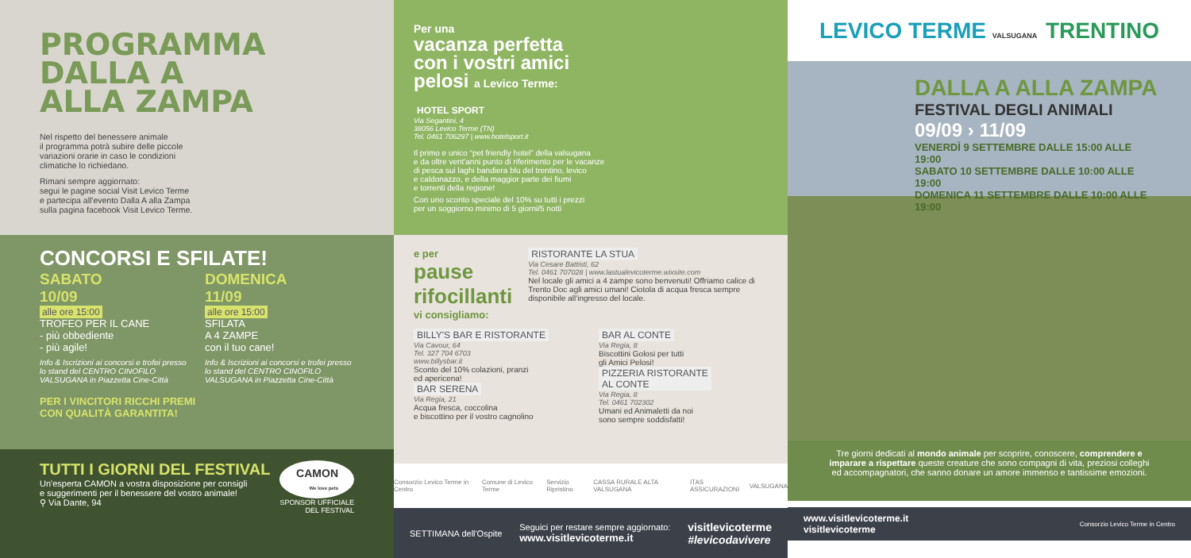PROGRAMMA
DALLA A
ALLA ZAMPA
Nel rispetto del benessere animale
il programma potrà subire delle piccole
variazioni orarie in caso le condizioni
climatiche lo richiedano.
Rimani sempre aggiornato:
segui le pagine social Visit Levico Terme
e partecipa all'evento Dalla A alla Zampa
sulla pagina facebook Visit Levico Terme.
CONCORSI E SFILATE!
SABATO
10/09
alle ore 15:00
TROFEO PER IL CANE
- più obbediente
- più agile!
Info & Iscrizioni ai concorsi e trofei presso lo stand del CENTRO CINOFILO VALSUGANA in Piazzetta Cine-Città
DOMENICA
11/09
alle ore 15:00
SFILATA
A 4 ZAMPE
con il tuo cane!
Info & Iscrizioni ai concorsi e trofei presso lo stand del CENTRO CINOFILO VALSUGANA in Piazzetta Cine-Città
PER I VINCITORI RICCHI PREMI
CON QUALITÀ GARANTITA!
TUTTI I GIORNI DEL FESTIVAL
Un'esperta CAMON a vostra disposizione per consigli
e suggerimenti per il benessere del vostro animale!
⚲ Via Dante, 94
CAMON
We love pets
SPONSOR UFFICIALE
DEL FESTIVAL
Per una
vacanza perfetta
con i vostri amici
pelosi a Levico Terme:
HOTEL SPORT
Via Segantini, 4
38056 Levico Terme (TN)
Tel. 0461 706297 | www.hotelsport.it
Il primo e unico “pet friendly hotel” della valsugana
e da oltre vent'anni punto di riferimento per le vacanze
di pesca sui laghi bandiera blu del trentino, levico
e caldonazzo, e della maggior parte dei fiumi
e torrenti della regione!
Con uno sconto speciale del 10% su tutti i prezzi
per un soggiorno minimo di 5 giorni/5 notti
e per
pause
rifocillanti
vi consigliamo:
RISTORANTE LA STUA
Via Cesare Battisti, 62
Tel. 0461 707028 | www.lastualevicoterme.wixsite.com
Nel locale gli amici a 4 zampe sono benvenuti! Offriamo calice di Trento Doc agli amici umani! Ciotola di acqua fresca sempre disponibile all'ingresso del locale.
BILLY'S BAR E RISTORANTE
Via Cavour, 64
Tel. 327 704 6703
www.billysbar.it
Sconto del 10% colazioni, pranzi
ed apericena!
BAR SERENA
Via Regia, 21
Acqua fresca, coccolina
e biscottino per il vostro cagnolino
BAR AL CONTE
Via Regia, 8
Biscottini Golosi per tutti
gli Amici Pelosi!
PIZZERIA RISTORANTE
AL CONTE
Via Regia, 8
Tel. 0461 702302
Umani ed Animaletti da noi
sono sempre soddisfatti!
Consorzio Levico Terme in Centro Comune di Levico Terme Servizio Ripristino CASSA RURALE ALTA VALSUGANA ITAS ASSICURAZIONI VALSUGANA
SETTIMANA dell'Ospite
Seguici per restare sempre aggiornato:
www.visitlevicoterme.it
visitlevicoterme
#levicodavivere
LEVICO TERME VALSUGANA TRENTINO
DALLA A ALLA ZAMPA
FESTIVAL DEGLI ANIMALI
09/09 › 11/09
VENERDÌ 9 SETTEMBRE DALLE 15:00 ALLE 19:00
SABATO 10 SETTEMBRE DALLE 10:00 ALLE 19:00
DOMENICA 11 SETTEMBRE DALLE 10:00 ALLE 19:00
Tre giorni dedicati al mondo animale per scoprire, conoscere, comprendere e imparare a rispettare queste creature che sono compagni di vita, preziosi colleghi ed accompagnatori, che sanno donare un amore immenso e tantissime emozioni.
www.visitlevicoterme.it
visitlevicoterme
Consorzio Levico Terme in Centro